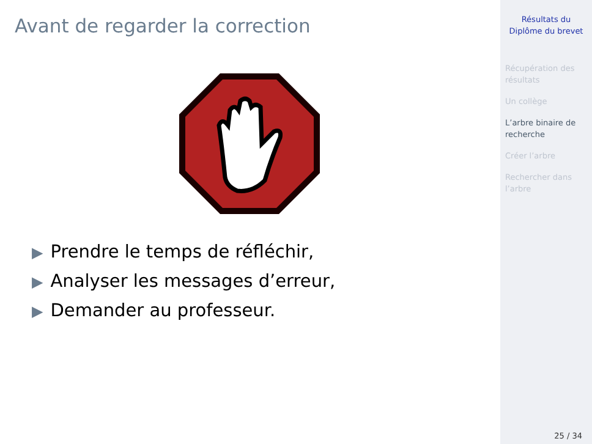Avant de regarder la correction
▶ Prendre le temps de réfléchir,
▶ Analyser les messages d’erreur,
▶ Demander au professeur.
Résultats du
Diplôme du brevet
Récupération des résultats
Un collège
L’arbre binaire de recherche
Créer l’arbre
Rechercher dans l’arbre
25 / 34